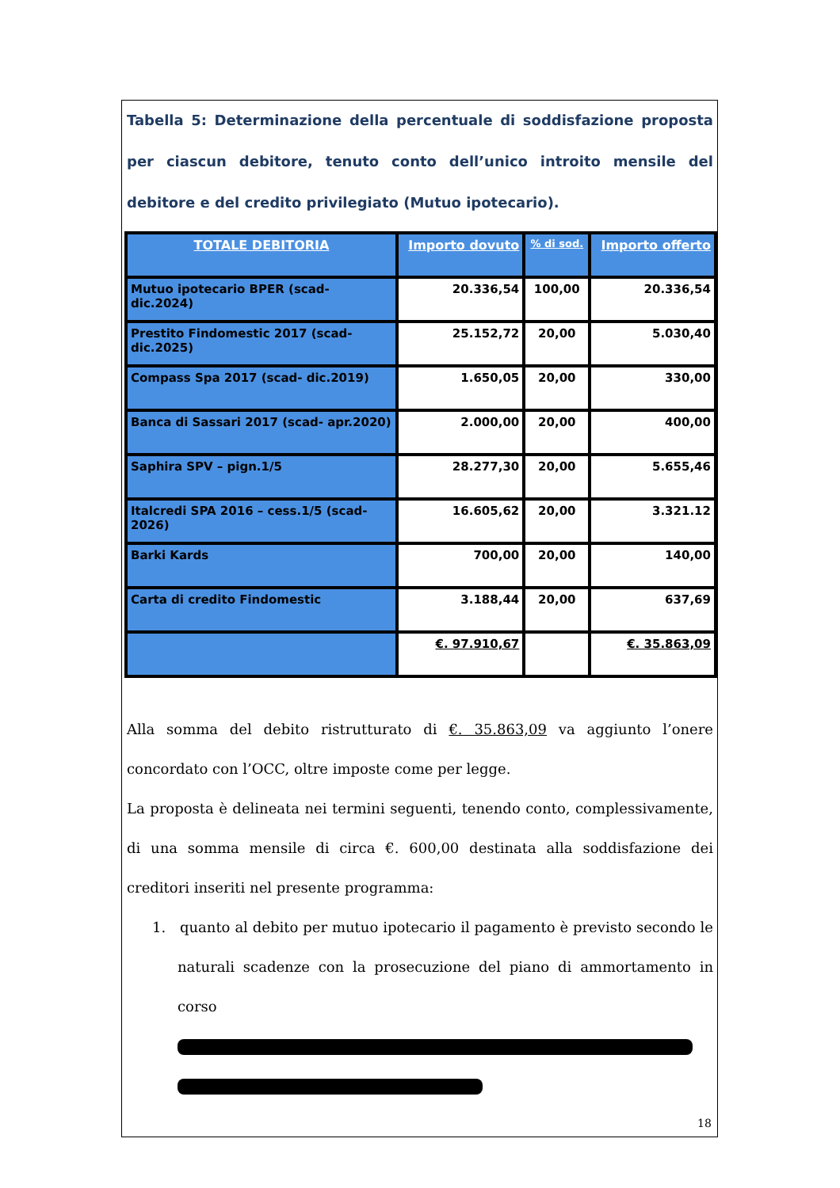Tabella 5: Determinazione della percentuale di soddisfazione proposta per ciascun debitore, tenuto conto dell’unico introito mensile del debitore e del credito privilegiato (Mutuo ipotecario).
| TOTALE DEBITORIA | Importo dovuto | % di sod. | Importo offerto |
| --- | --- | --- | --- |
| Mutuo ipotecario BPER (scad- dic.2024) | 20.336,54 | 100,00 | 20.336,54 |
| Prestito Findomestic 2017 (scad- dic.2025) | 25.152,72 | 20,00 | 5.030,40 |
| Compass Spa 2017 (scad- dic.2019) | 1.650,05 | 20,00 | 330,00 |
| Banca di Sassari 2017 (scad- apr.2020) | 2.000,00 | 20,00 | 400,00 |
| Saphira SPV – pign.1/5 | 28.277,30 | 20,00 | 5.655,46 |
| Italcredi SPA 2016 – cess.1/5 (scad- 2026) | 16.605,62 | 20,00 | 3.321.12 |
| Barki Kards | 700,00 | 20,00 | 140,00 |
| Carta di credito Findomestic | 3.188,44 | 20,00 | 637,69 |
| | €. 97.910,67 | | €. 35.863,09 |
Alla somma del debito ristrutturato di €. 35.863,09 va aggiunto l’onere concordato con l’OCC, oltre imposte come per legge.
La proposta è delineata nei termini seguenti, tenendo conto, complessivamente, di una somma mensile di circa €. 600,00 destinata alla soddisfazione dei creditori inseriti nel presente programma:
1. quanto al debito per mutuo ipotecario il pagamento è previsto secondo le naturali scadenze con la prosecuzione del piano di ammortamento in corso
18